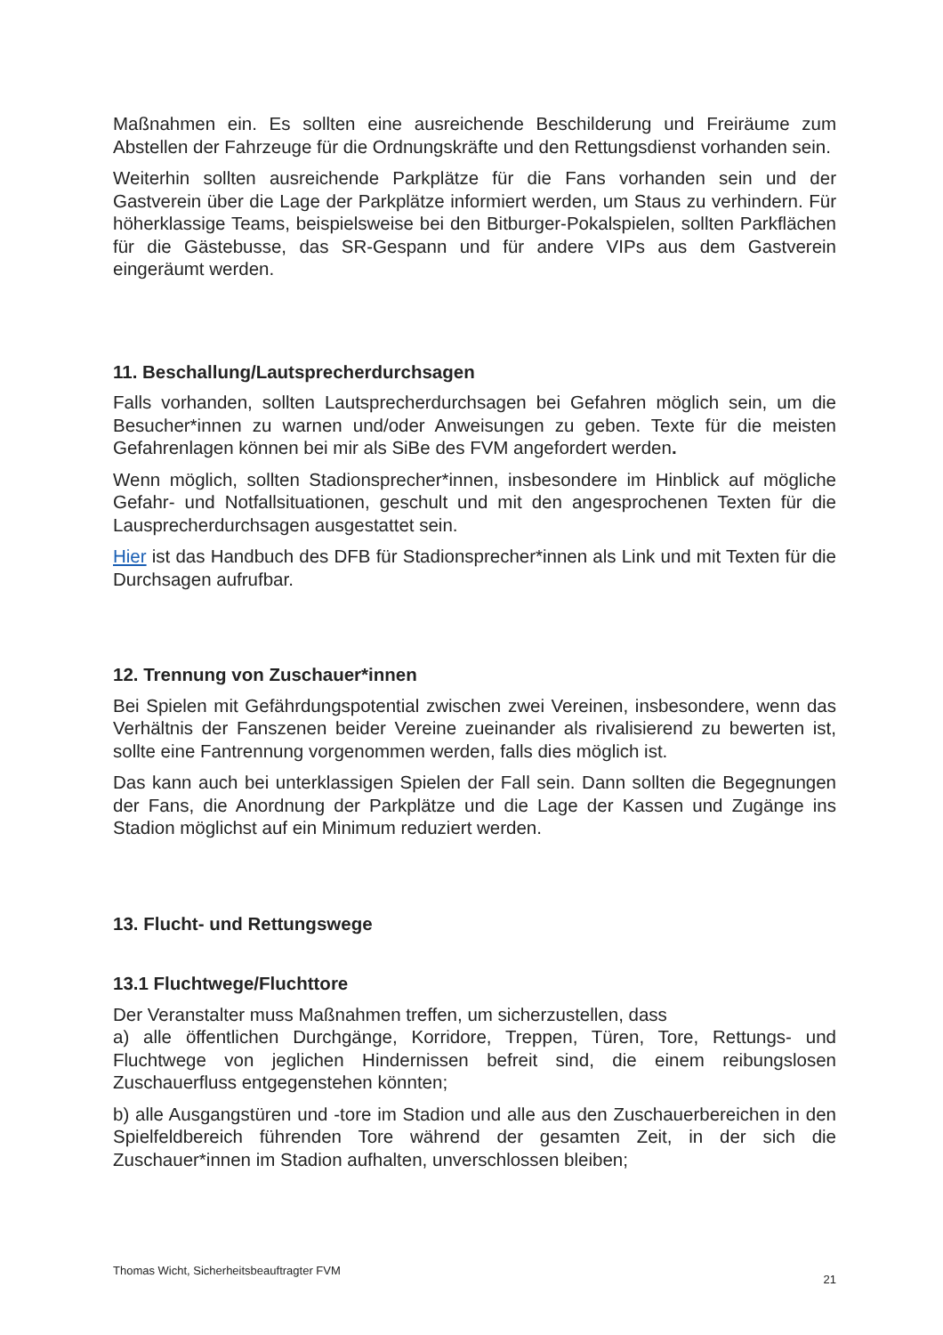Maßnahmen ein. Es sollten eine ausreichende Beschilderung und Freiräume zum Abstellen der Fahrzeuge für die Ordnungskräfte und den Rettungsdienst vorhanden sein.
Weiterhin sollten ausreichende Parkplätze für die Fans vorhanden sein und der Gastverein über die Lage der Parkplätze informiert werden, um Staus zu verhindern. Für höherklassige Teams, beispielsweise bei den Bitburger-Pokalspielen, sollten Parkflächen für die Gästebusse, das SR-Gespann und für andere VIPs aus dem Gastverein eingeräumt werden.
11. Beschallung/Lautsprecherdurchsagen
Falls vorhanden, sollten Lautsprecherdurchsagen bei Gefahren möglich sein, um die Besucher*innen zu warnen und/oder Anweisungen zu geben. Texte für die meisten Gefahrenlagen können bei mir als SiBe des FVM angefordert werden.
Wenn möglich, sollten Stadionsprecher*innen, insbesondere im Hinblick auf mögliche Gefahr- und Notfallsituationen, geschult und mit den angesprochenen Texten für die Lausprecherdurchsagen ausgestattet sein.
Hier ist das Handbuch des DFB für Stadionsprecher*innen als Link und mit Texten für die Durchsagen aufrufbar.
12. Trennung von Zuschauer*innen
Bei Spielen mit Gefährdungspotential zwischen zwei Vereinen, insbesondere, wenn das Verhältnis der Fanszenen beider Vereine zueinander als rivalisierend zu bewerten ist, sollte eine Fantrennung vorgenommen werden, falls dies möglich ist.
Das kann auch bei unterklassigen Spielen der Fall sein. Dann sollten die Begegnungen der Fans, die Anordnung der Parkplätze und die Lage der Kassen und Zugänge ins Stadion möglichst auf ein Minimum reduziert werden.
13. Flucht- und Rettungswege
13.1 Fluchtwege/Fluchttore
Der Veranstalter muss Maßnahmen treffen, um sicherzustellen, dass
a) alle öffentlichen Durchgänge, Korridore, Treppen, Türen, Tore, Rettungs- und Fluchtwege von jeglichen Hindernissen befreit sind, die einem reibungslosen Zuschauerfluss entgegenstehen könnten;
b) alle Ausgangstüren und -tore im Stadion und alle aus den Zuschauerbereichen in den Spielfeldbereich führenden Tore während der gesamten Zeit, in der sich die Zuschauer*innen im Stadion aufhalten, unverschlossen bleiben;
Thomas Wicht, Sicherheitsbeauftragter FVM 21